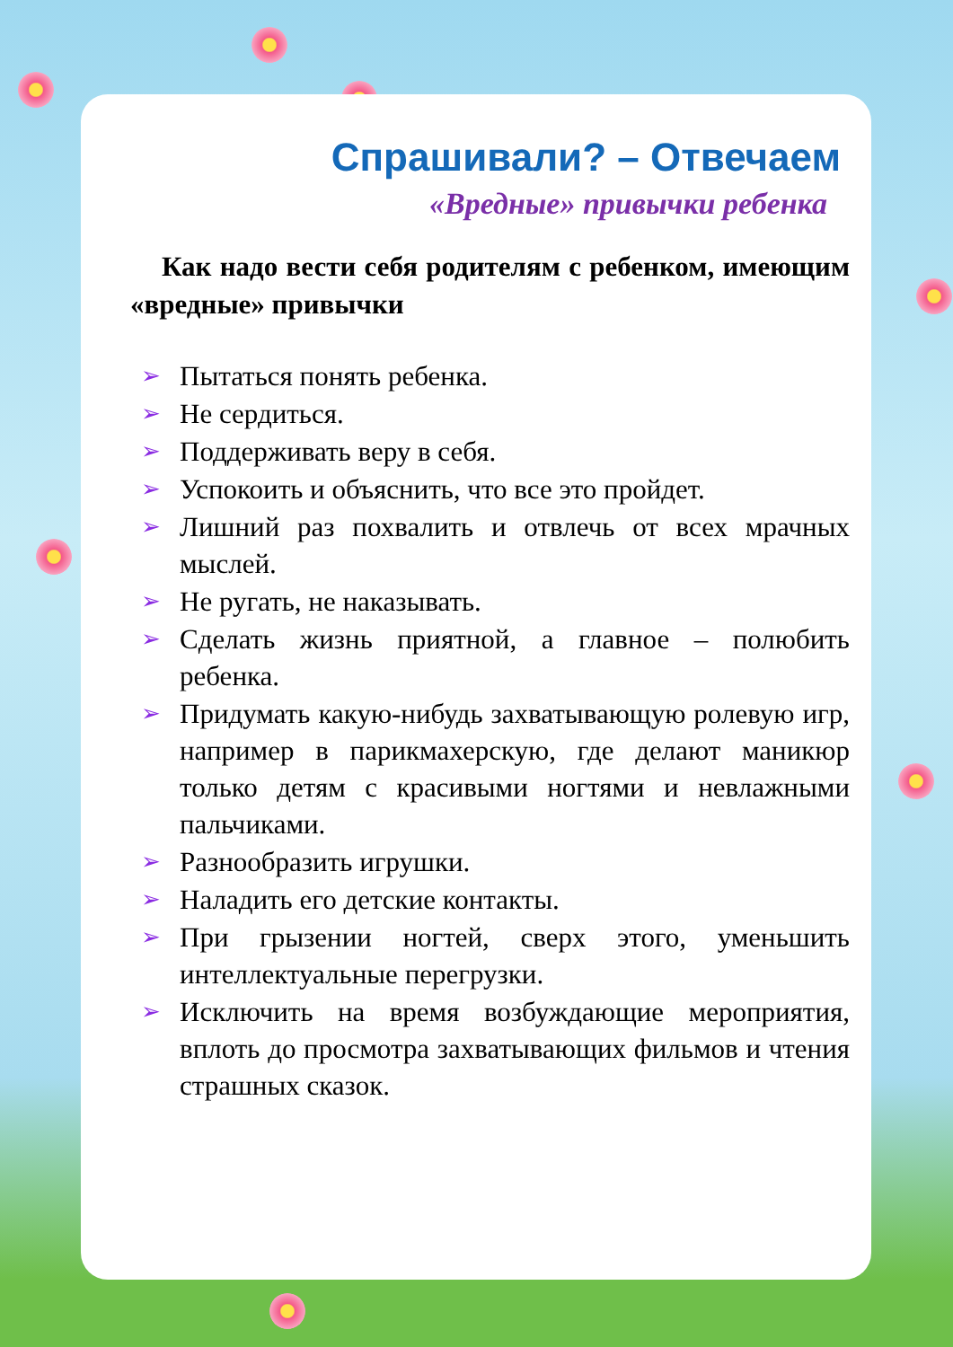Спрашивали? – Отвечаем
«Вредные» привычки ребенка
Как надо вести себя родителям с ребенком, имеющим «вредные» привычки
➢ Пытаться понять ребенка.
➢ Не сердиться.
➢ Поддерживать веру в себя.
➢ Успокоить и объяснить, что все это пройдет.
➢ Лишний раз похвалить и отвлечь от всех мрачных мыслей.
➢ Не ругать, не наказывать.
➢ Сделать жизнь приятной, а главное – полюбить ребенка.
➢ Придумать какую-нибудь захватывающую ролевую игр, например в парикмахерскую, где делают маникюр только детям с красивыми ногтями и невлажными пальчиками.
➢ Разнообразить игрушки.
➢ Наладить его детские контакты.
➢ При грызении ногтей, сверх этого, уменьшить интеллектуальные перегрузки.
➢ Исключить на время возбуждающие мероприятия, вплоть до просмотра захватывающих фильмов и чтения страшных сказок.